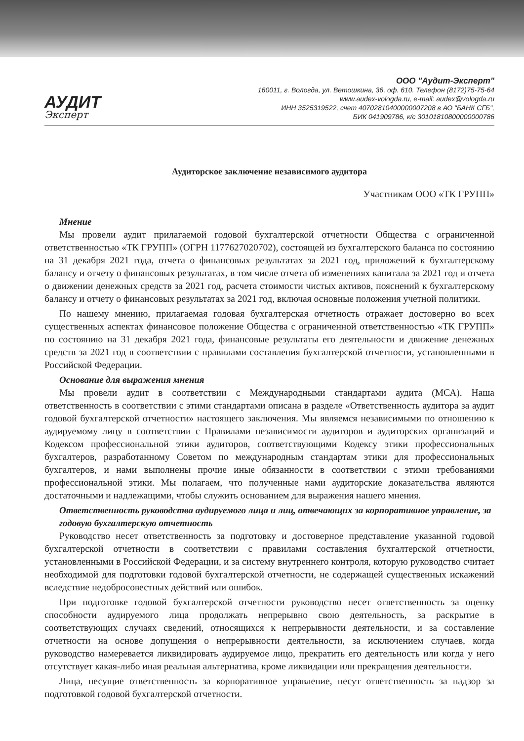АУДИТ
Эксперт
ООО "Аудит-Эксперт"
160011, г. Вологда, ул. Ветошкина, 36, оф. 610. Телефон (8172)75-75-64
www.audex-vologda.ru, e-mail: audex@vologda.ru
ИНН 3525319522, счет 40702810400000007208 в АО "БАНК СГБ",
БИК 041909786, к/с 30101810800000000786
Аудиторское заключение независимого аудитора
Участникам ООО «ТК ГРУПП»
Мнение
Мы провели аудит прилагаемой годовой бухгалтерской отчетности Общества с ограниченной ответственностью «ТК ГРУПП» (ОГРН 1177627020702), состоящей из бухгалтерского баланса по состоянию на 31 декабря 2021 года, отчета о финансовых результатах за 2021 год, приложений к бухгалтерскому балансу и отчету о финансовых результатах, в том числе отчета об изменениях капитала за 2021 год и отчета о движении денежных средств за 2021 год, расчета стоимости чистых активов, пояснений к бухгалтерскому балансу и отчету о финансовых результатах за 2021 год, включая основные положения учетной политики.
По нашему мнению, прилагаемая годовая бухгалтерская отчетность отражает достоверно во всех существенных аспектах финансовое положение Общества с ограниченной ответственностью «ТК ГРУПП» по состоянию на 31 декабря 2021 года, финансовые результаты его деятельности и движение денежных средств за 2021 год в соответствии с правилами составления бухгалтерской отчетности, установленными в Российской Федерации.
Основание для выражения мнения
Мы провели аудит в соответствии с Международными стандартами аудита (МСА). Наша ответственность в соответствии с этими стандартами описана в разделе «Ответственность аудитора за аудит годовой бухгалтерской отчетности» настоящего заключения. Мы являемся независимыми по отношению к аудируемому лицу в соответствии с Правилами независимости аудиторов и аудиторских организаций и Кодексом профессиональной этики аудиторов, соответствующими Кодексу этики профессиональных бухгалтеров, разработанному Советом по международным стандартам этики для профессиональных бухгалтеров, и нами выполнены прочие иные обязанности в соответствии с этими требованиями профессиональной этики. Мы полагаем, что полученные нами аудиторские доказательства являются достаточными и надлежащими, чтобы служить основанием для выражения нашего мнения.
Ответственность руководства аудируемого лица и лиц, отвечающих за корпоративное управление, за годовую бухгалтерскую отчетность
Руководство несет ответственность за подготовку и достоверное представление указанной годовой бухгалтерской отчетности в соответствии с правилами составления бухгалтерской отчетности, установленными в Российской Федерации, и за систему внутреннего контроля, которую руководство считает необходимой для подготовки годовой бухгалтерской отчетности, не содержащей существенных искажений вследствие недобросовестных действий или ошибок.
При подготовке годовой бухгалтерской отчетности руководство несет ответственность за оценку способности аудируемого лица продолжать непрерывно свою деятельность, за раскрытие в соответствующих случаях сведений, относящихся к непрерывности деятельности, и за составление отчетности на основе допущения о непрерывности деятельности, за исключением случаев, когда руководство намеревается ликвидировать аудируемое лицо, прекратить его деятельность или когда у него отсутствует какая-либо иная реальная альтернатива, кроме ликвидации или прекращения деятельности.
Лица, несущие ответственность за корпоративное управление, несут ответственность за надзор за подготовкой годовой бухгалтерской отчетности.